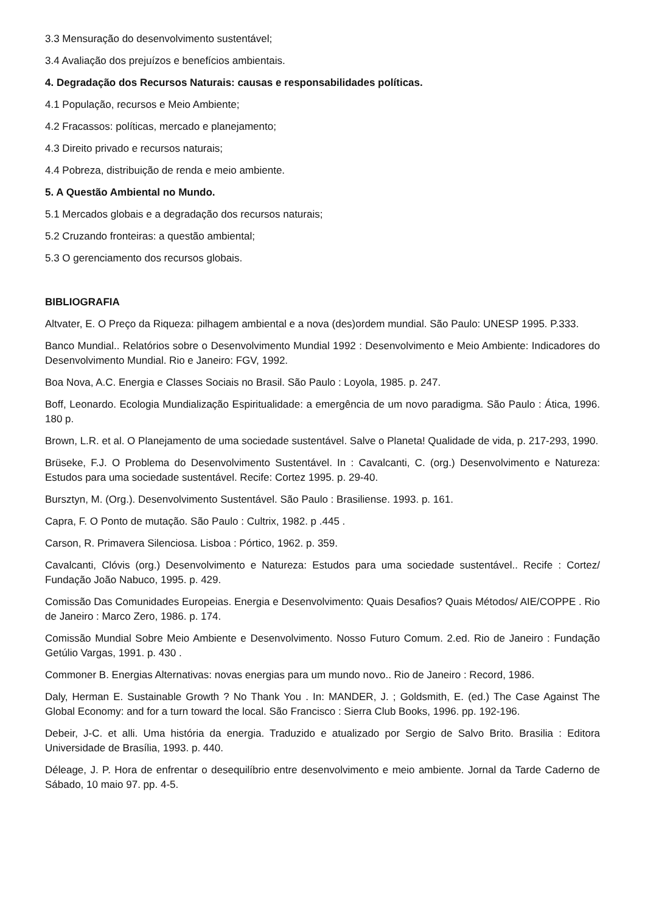3.3 Mensuração do desenvolvimento sustentável;
3.4 Avaliação dos prejuízos e benefícios ambientais.
4. Degradação dos Recursos Naturais: causas e responsabilidades políticas.
4.1 População, recursos e Meio Ambiente;
4.2 Fracassos: políticas, mercado e planejamento;
4.3 Direito privado e recursos naturais;
4.4 Pobreza, distribuição de renda e meio ambiente.
5. A Questão Ambiental no Mundo.
5.1 Mercados globais e a degradação dos recursos naturais;
5.2 Cruzando fronteiras: a questão ambiental;
5.3 O gerenciamento dos recursos globais.
BIBLIOGRAFIA
Altvater, E. O Preço da Riqueza: pilhagem ambiental e a nova (des)ordem mundial. São Paulo: UNESP 1995. P.333.
Banco Mundial.. Relatórios sobre o Desenvolvimento Mundial 1992 : Desenvolvimento e Meio Ambiente: Indicadores do Desenvolvimento Mundial. Rio e Janeiro: FGV, 1992.
Boa Nova, A.C. Energia e Classes Sociais no Brasil. São Paulo : Loyola, 1985. p. 247.
Boff, Leonardo. Ecologia Mundialização Espiritualidade: a emergência de um novo paradigma. São Paulo : Ática, 1996. 180 p.
Brown, L.R. et al. O Planejamento de uma sociedade sustentável. Salve o Planeta! Qualidade de vida, p. 217-293, 1990.
Brüseke, F.J. O Problema do Desenvolvimento Sustentável. In : Cavalcanti, C. (org.) Desenvolvimento e Natureza: Estudos para uma sociedade sustentável. Recife: Cortez 1995. p. 29-40.
Bursztyn, M. (Org.). Desenvolvimento Sustentável. São Paulo : Brasiliense. 1993. p. 161.
Capra, F. O Ponto de mutação. São Paulo : Cultrix, 1982. p .445 .
Carson, R. Primavera Silenciosa. Lisboa : Pórtico, 1962. p. 359.
Cavalcanti, Clóvis (org.) Desenvolvimento e Natureza: Estudos para uma sociedade sustentável.. Recife : Cortez/ Fundação João Nabuco, 1995. p. 429.
Comissão Das Comunidades Europeias. Energia e Desenvolvimento: Quais Desafios? Quais Métodos/ AIE/COPPE . Rio de Janeiro : Marco Zero, 1986. p. 174.
Comissão Mundial Sobre Meio Ambiente e Desenvolvimento. Nosso Futuro Comum. 2.ed. Rio de Janeiro : Fundação Getúlio Vargas, 1991. p. 430 .
Commoner B. Energias Alternativas: novas energias para um mundo novo.. Rio de Janeiro : Record, 1986.
Daly, Herman E. Sustainable Growth ? No Thank You . In: MANDER, J. ; Goldsmith, E. (ed.) The Case Against The Global Economy: and for a turn toward the local. São Francisco : Sierra Club Books, 1996. pp. 192-196.
Debeir, J-C. et alli. Uma história da energia. Traduzido e atualizado por Sergio de Salvo Brito. Brasilia : Editora Universidade de Brasília, 1993. p. 440.
Déleage, J. P. Hora de enfrentar o desequilíbrio entre desenvolvimento e meio ambiente. Jornal da Tarde Caderno de Sábado, 10 maio 97. pp. 4-5.